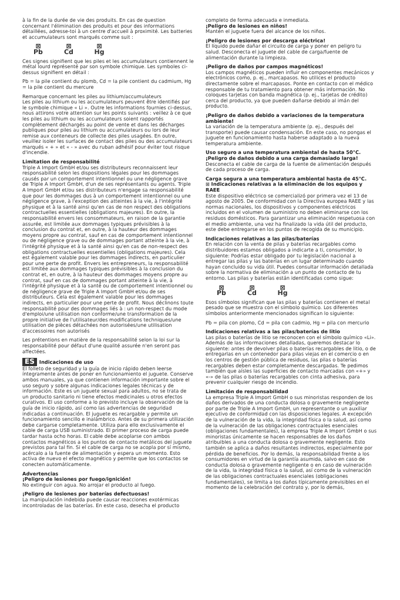à la fin de la durée de vie des produits. En cas de question concernant l'élimination des produits et pour des informations détaillées, adresse-toi à un centre d'accueil à proximité. Les batteries et accumulateurs sont marqués comme suit :
⊠
Pb
⊠
Cd
⊠
Hg
Ces signes signifient que les piles et les accumulateurs contiennent le métal lourd représenté par son symbole chimique. Les symboles ci-dessus signifient en détail :
Pb = la pile contient du plomb, Cd = la pile contient du cadmium, Hg = la pile contient du mercure
Remarque concernant les piles au lithium/accumulateurs
Les piles au lithium ou les accumulateurs peuvent être identifiés par le symbole chimique « Li ». Outre les informations fournies ci-dessus, nous attirons votre attention sur les points suivants : veillez à ce que les piles au lithium ou les accumulateurs soient rapportés complètement déchargés au point de vente et dans les décharges publiques pour piles au lithium ou accumulateurs ou lors de leur remise aux conteneurs de collecte des piles usagées. En outre, veuillez isoler les surfaces de contact des piles ou des accumulateurs marqués « + » et « - » avec du ruban adhésif pour éviter tout risque d'incendie.
Limitation de responsabilité
Triple A Import GmbH et/ou ses distributeurs reconnaissent leur responsabilité selon les dispositions légales pour les dommages causés par un comportement intentionnel ou une négligence grave de Triple A Import GmbH, d'un de ses représentants ou agents. Triple A Import GmbH et/ou ses distributeurs n'engage sa responsabilité que pour les dommages dus à un comportement intentionnel ou une négligence grave, à l'exception des atteintes à la vie, à l'intégrité physique et à la santé ainsi qu'en cas de non respect des obligations contractuelles essentielles (obligations majeures). En outre, la responsabilité envers les consommateurs, en raison de la garantie assurée, est limitée aux dommages typiques prévisibles à la conclusion du contrat et, en outre, à la hauteur des dommages moyens propre au contrat, sauf en cas de comportement intentionnel ou de négligence grave ou de dommages portant atteinte à la vie, à l'intégrité physique et à la santé ainsi qu'en cas de non-respect des obligations contractuelles essentielles (obligations majeures). Cela est également valable pour les dommages indirects, en particulier pour une perte de profit. Envers les entrepreneurs, la responsabilité est limitée aux dommages typiques prévisibles à la conclusion du contrat et, en outre, à la hauteur des dommages moyens propre au contrat, sauf en cas de dommages portant atteinte à la vie, à l'intégrité physique et à la santé ou de comportement intentionnel ou de négligence grave de Triple A Import GmbH et/ou de ses distributeurs. Cela est également valable pour les dommages indirects, en particulier pour une perte de profit. Nous déclinons toute responsabilité pour des dommages liés à : un non-respect du mode d'emploi/une utilisation non conforme/une transformation de la propre initiative de l'utilisateur/des modifications techniques/une utilisation de pièces détachées non autorisées/une utilisation d'accessoires non autorisés
Les prétentions en matière de la responsabilité selon la loi sur la responsabilité pour défaut d'une qualité assurée n'en seront pas affectées.
ES Indicaciones de uso
El folleto de seguridad y la guía de inicio rápido deben leerse íntegramente antes de poner en funcionamiento el juguete. Conserve ambos manuales, ya que contienen información importante sobre el uso seguro y sobre algunas indicaciones legales técnicas y de información. Este es un juguete sexual para adultos, no se trata de un producto sanitario ni tiene efectos medicinales u otros efectos curativos. El uso conforme a lo previsto incluye la observación de la guía de inicio rápido, así como las advertencias de seguridad indicadas a continuación. El juguete es recargable y permite un funcionamiento sencillo e inalámbrico. Antes de su primera utilización debe cargarse completamente. Utiliza para ello exclusivamente el cable de carga USB suministrado. El primer proceso de carga puede tardar hasta ocho horas. El cable debe acoplarse con ambos contactos magnéticos a los puntos de contacto metálicos del juguete previstos para tal fin. Si el cable de carga no se acopla por sí mismo, acércalo a la fuente de alimentación y espera un momento. Esto activa de nuevo el efecto magnético y permite que los contactos se conecten automáticamente.
Advertencias
¡Peligro de lesiones por fuego/ignición!
No extinguir con agua. No arrojar el producto al fuego.
¡Peligro de lesiones por baterías defectuosas!
La manipulación indebida puede causar reacciones exotérmicas incontroladas de las baterías. En este caso, desecha el producto
completo de forma adecuada e inmediata.
¡Peligro de lesiones en niños!
Mantén el juguete fuera del alcance de los niños.
¡Peligro de lesiones por descarga eléctrica!
El líquido puede dañar el circuito de carga y poner en peligro tu salud. Desconecta el juguete del cable de carga/fuente de alimentación durante la limpieza.
¡Peligro de daños por campos magnéticos!
Los campos magnéticos pueden influir en componentes mecánicos y electrónicos como, p. ej., marcapasos. No utilices el producto directamente sobre el marcapasos. Ponte en contacto con el médico responsable de tu tratamiento para obtener más información. No coloques tarjetas con banda magnética (p. ej., tarjetas de crédito) cerca del producto, ya que pueden dañarse debido al imán del producto.
¡Peligro de daños debido a variaciones de la temperatura ambiente!
La variación de la temperatura ambiente (p. ej., después del transporte) puede causar condensación. En este caso, no pongas el juguete en funcionamiento hasta haberse adaptado a la nueva temperatura ambiente.
Uso seguro a una temperatura ambiental de hasta 50°C.
¡Peligro de daños debido a una carga demasiado larga!
Desconecta el cable de carga de la fuente de alimentación después de cada proceso de carga.
Carga segura a una temperatura ambiental hasta de 45°C.
⊠ Indicaciones relativas a la eliminación de los equipos y RAEE
Este dispositivo eléctrico se comercializó por primera vez el 13 de agosto de 2005. De conformidad con la Directiva europea RAEE y las normas nacionales, los dispositivos y componentes eléctricos incluidos en el volumen de suministro no deben eliminarse con los residuos domésticos. Para garantizar una eliminación respetuosa con el medio ambiente, una vez ha finalizado la vida útil del producto, este debe entregarse en los puntos de recogida de su municipio.
Indicaciones relativas a las pilas/baterías
En relación con la venta de pilas y baterías recargables como distribuidores estamos obligados a indicarte a ti, consumidor, lo siguiente: Podrías estar obligado por tu legislación nacional a entregar las pilas y las baterías en un lugar determinado cuando hayan concluido su vida útil. Puedes consultar información detallada sobre la normativa de eliminación a un punto de contacto de tu entorno. Las pilas y baterías están identificadas como sigue:
⊠
Pb
⊠
Cd
⊠
Hg
Esos símbolos significan que las pilas y baterías contienen el metal pesado que se muestra con el símbolo químico. Los diferentes símbolos anteriormente mencionados significan lo siguiente:
Pb = pila con plomo, Cd = pila con cadmio, Hg = pila con mercurio
Indicaciones relativas a las pilas/baterías de litio
Las pilas o baterías de litio se reconocen con el símbolo químico «Li». Además de las informaciones detalladas, queremos destacar lo siguiente: antes de devolver pilas o baterías recargables de litio, o de entregarlas en un contenedor para pilas viejas en el comercio o en los centros de gestión pública de residuos, las pilas o baterías recargables deben estar completamente descargadas. Te pedimos también que aísles las superficies de contacto marcadas con «+» y «-» de las pilas o baterías recargables con cinta adhesiva, para prevenir cualquier riesgo de incendio.
Limitación de responsabilidad
La empresa Triple A Import GmbH o sus minoristas responden de los daños derivados de una conducta dolosa o gravemente negligente por parte de Triple A Import GmbH, un representante o un auxiliar ejecutivo de conformidad con las disposiciones legales. A excepción de la vulneración de la vida, la integridad física o la salud, así como de la vulneración de las obligaciones contractuales esenciales (obligaciones fundamentales), la empresa Triple A Import GmbH o sus minoristas únicamente se hacen responsables de los daños atribuibles a una conducta dolosa o gravemente negligente. Esto también se aplica a daños resultantes indirectos, especialmente por pérdida de beneficios. Por lo demás, la responsabilidad frente a los consumidores en virtud de la garantía asumida, salvo en caso de conducta dolosa o gravemente negligente o en caso de vulneración de la vida, la integridad física o la salud, así como de la vulneración de las obligaciones contractuales esenciales (obligaciones fundamentales), se limita a los daños típicamente previsibles en el momento de la celebración del contrato y, por lo demás,